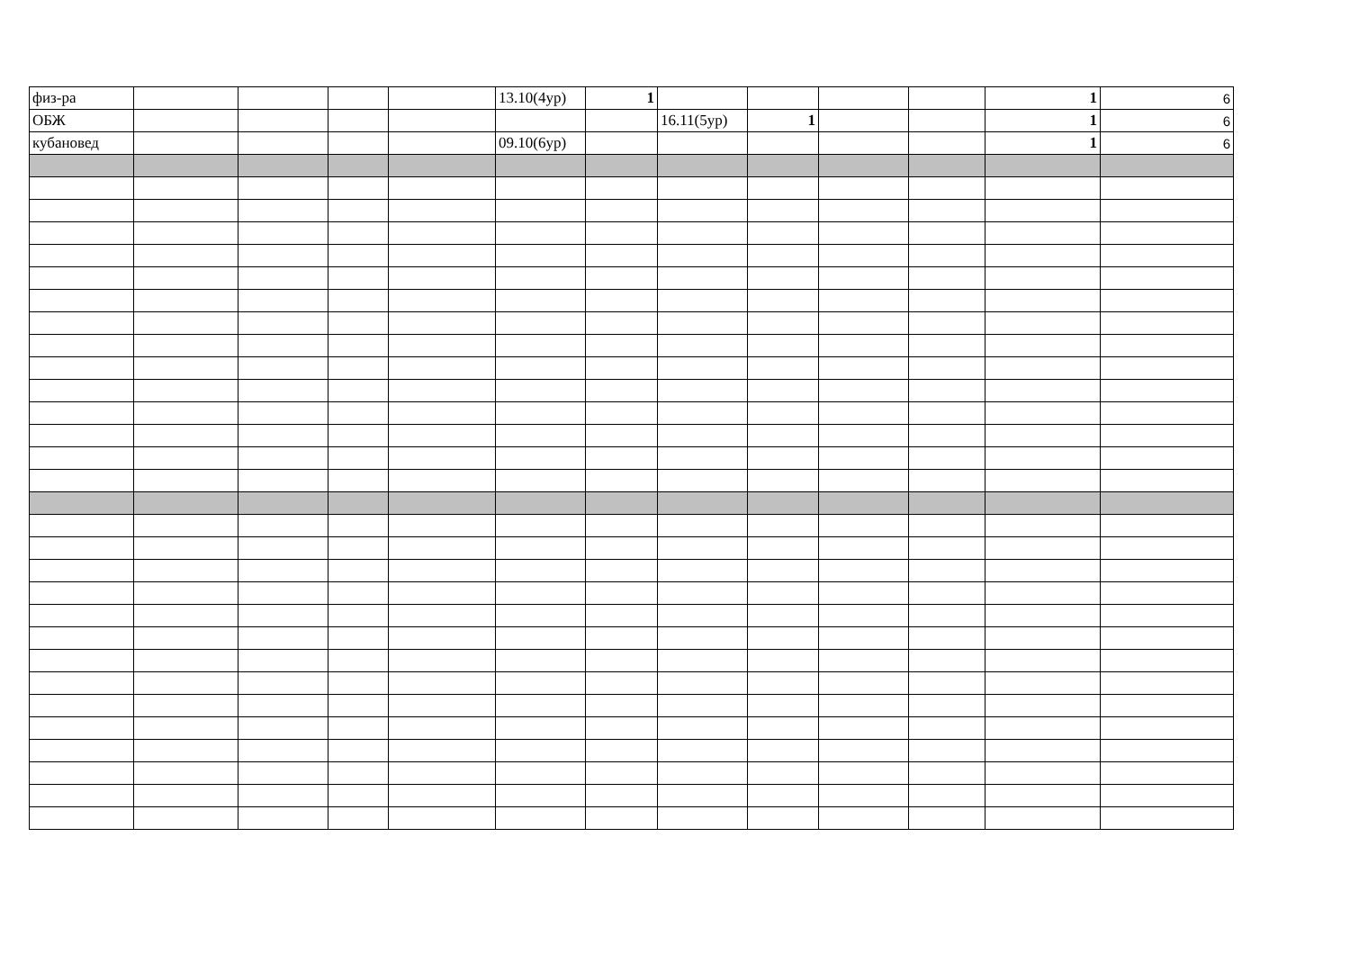| физ-ра | | | | | 13.10(4ур) | 1 | | | | | 1 | 6 |
| ОБЖ | | | | | | | 16.11(5ур) | 1 | | | 1 | 6 |
| кубановед | | | | | 09.10(6ур) | | | | | | 1 | 6 |